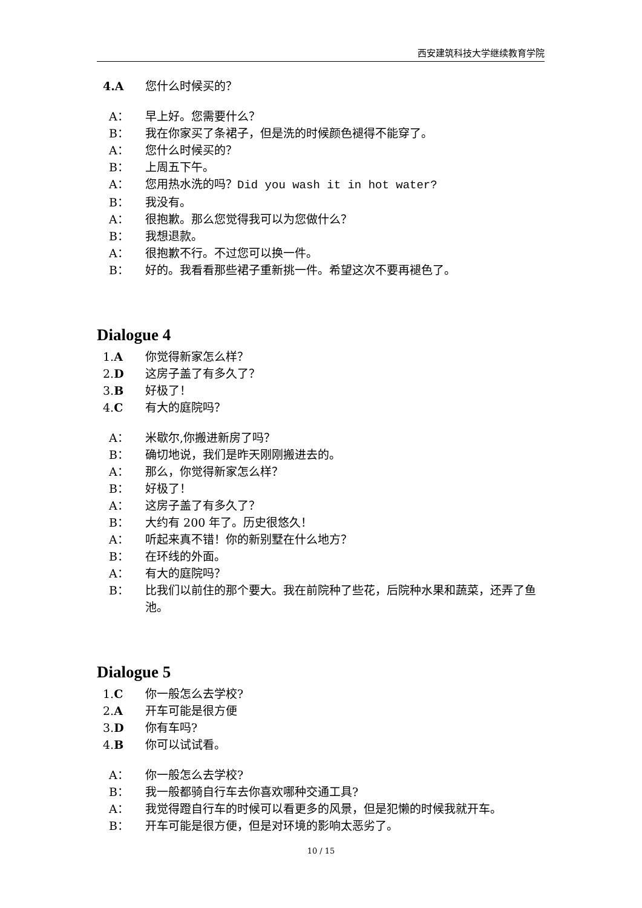西安建筑科技大学继续教育学院
4.A 您什么时候买的？
A： 早上好。您需要什么？
B： 我在你家买了条裙子，但是洗的时候颜色褪得不能穿了。
A： 您什么时候买的？
B： 上周五下午。
A： 您用热水洗的吗？Did you wash it in hot water?
B： 我没有。
A： 很抱歉。那么您觉得我可以为您做什么？
B： 我想退款。
A： 很抱歉不行。不过您可以换一件。
B： 好的。我看看那些裙子重新挑一件。希望这次不要再褪色了。
Dialogue 4
1.A 你觉得新家怎么样？
2.D 这房子盖了有多久了？
3.B 好极了！
4.C 有大的庭院吗？
A： 米歇尔,你搬进新房了吗？
B： 确切地说，我们是昨天刚刚搬进去的。
A： 那么，你觉得新家怎么样？
B： 好极了！
A： 这房子盖了有多久了？
B： 大约有 200 年了。历史很悠久！
A： 听起来真不错！你的新别墅在什么地方？
B： 在环线的外面。
A： 有大的庭院吗？
B： 比我们以前住的那个要大。我在前院种了些花，后院种水果和蔬菜，还弄了鱼池。
Dialogue 5
1.C 你一般怎么去学校?
2.A 开车可能是很方便
3.D 你有车吗?
4.B 你可以试试看。
A： 你一般怎么去学校?
B： 我一般都骑自行车去你喜欢哪种交通工具?
A： 我觉得蹬自行车的时候可以看更多的风景，但是犯懒的时候我就开车。
B： 开车可能是很方便，但是对环境的影响太恶劣了。
10 / 15